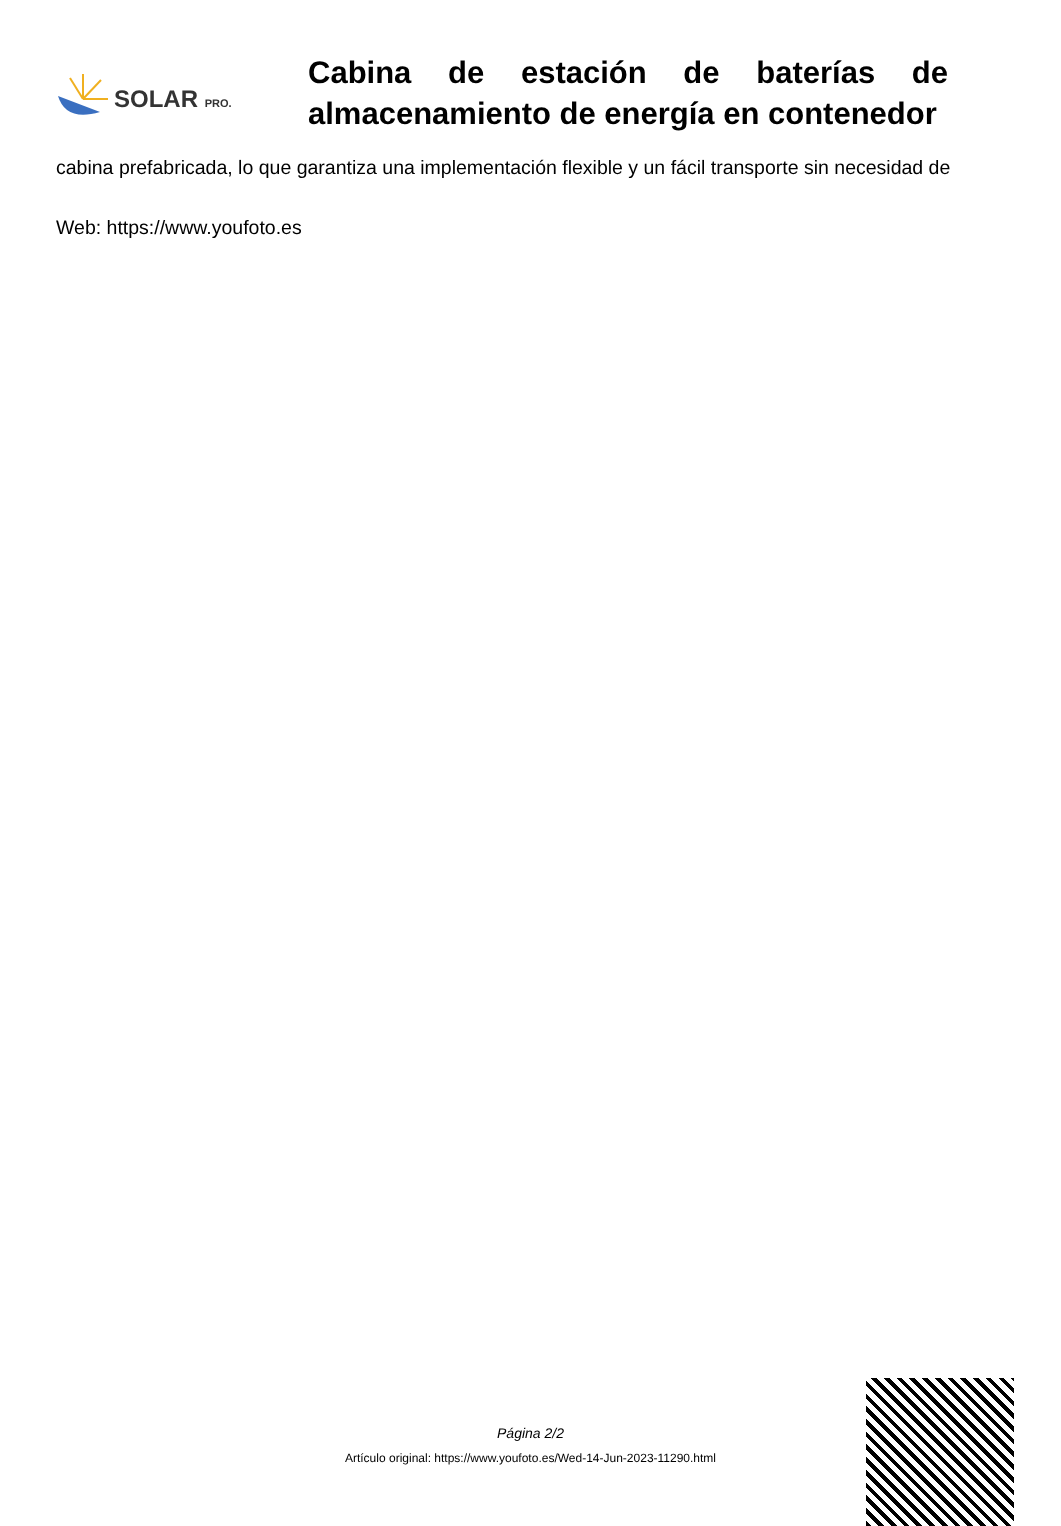SOLAR PRO.
Cabina de estación de baterías de almacenamiento de energía en contenedor
cabina prefabricada, lo que garantiza una implementación flexible y un fácil transporte sin necesidad de
Web: https://www.youfoto.es
Página 2/2
Artículo original: https://www.youfoto.es/Wed-14-Jun-2023-11290.html